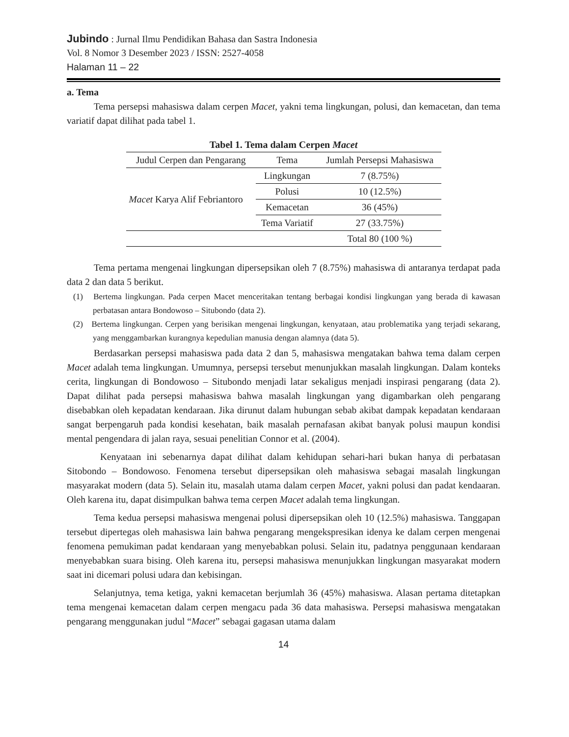Jubindo : Jurnal Ilmu Pendidikan Bahasa dan Sastra Indonesia
Vol. 8 Nomor 3 Desember 2023 / ISSN: 2527-4058
Halaman 11 – 22
a. Tema
Tema persepsi mahasiswa dalam cerpen Macet, yakni tema lingkungan, polusi, dan kemacetan, dan tema variatif dapat dilihat pada tabel 1.
Tabel 1. Tema dalam Cerpen Macet
| Judul Cerpen dan Pengarang | Tema | Jumlah Persepsi Mahasiswa |
| --- | --- | --- |
| Macet Karya Alif Febriantoro | Lingkungan | 7 (8.75%) |
| | Polusi | 10 (12.5%) |
| | Kemacetan | 36 (45%) |
| | Tema Variatif | 27 (33.75%) |
| | | Total 80 (100 %) |
Tema pertama mengenai lingkungan dipersepsikan oleh 7 (8.75%) mahasiswa di antaranya terdapat pada data 2 dan data 5 berikut.
(1) Bertema lingkungan. Pada cerpen Macet menceritakan tentang berbagai kondisi lingkungan yang berada di kawasan perbatasan antara Bondowoso – Situbondo (data 2).
(2) Bertema lingkungan. Cerpen yang berisikan mengenai lingkungan, kenyataan, atau problematika yang terjadi sekarang, yang menggambarkan kurangnya kepedulian manusia dengan alamnya (data 5).
Berdasarkan persepsi mahasiswa pada data 2 dan 5, mahasiswa mengatakan bahwa tema dalam cerpen Macet adalah tema lingkungan. Umumnya, persepsi tersebut menunjukkan masalah lingkungan. Dalam konteks cerita, lingkungan di Bondowoso – Situbondo menjadi latar sekaligus menjadi inspirasi pengarang (data 2). Dapat dilihat pada persepsi mahasiswa bahwa masalah lingkungan yang digambarkan oleh pengarang disebabkan oleh kepadatan kendaraan. Jika dirunut dalam hubungan sebab akibat dampak kepadatan kendaraan sangat berpengaruh pada kondisi kesehatan, baik masalah pernafasan akibat banyak polusi maupun kondisi mental pengendara di jalan raya, sesuai penelitian Connor et al. (2004).
Kenyataan ini sebenarnya dapat dilihat dalam kehidupan sehari-hari bukan hanya di perbatasan Sitobondo – Bondowoso. Fenomena tersebut dipersepsikan oleh mahasiswa sebagai masalah lingkungan masyarakat modern (data 5). Selain itu, masalah utama dalam cerpen Macet, yakni polusi dan padat kendaaran. Oleh karena itu, dapat disimpulkan bahwa tema cerpen Macet adalah tema lingkungan.
Tema kedua persepsi mahasiswa mengenai polusi dipersepsikan oleh 10 (12.5%) mahasiswa. Tanggapan tersebut dipertegas oleh mahasiswa lain bahwa pengarang mengekspresikan idenya ke dalam cerpen mengenai fenomena pemukiman padat kendaraan yang menyebabkan polusi. Selain itu, padatnya penggunaan kendaraan menyebabkan suara bising. Oleh karena itu, persepsi mahasiswa menunjukkan lingkungan masyarakat modern saat ini dicemari polusi udara dan kebisingan.
Selanjutnya, tema ketiga, yakni kemacetan berjumlah 36 (45%) mahasiswa. Alasan pertama ditetapkan tema mengenai kemacetan dalam cerpen mengacu pada 36 data mahasiswa. Persepsi mahasiswa mengatakan pengarang menggunakan judul “Macet” sebagai gagasan utama dalam
14